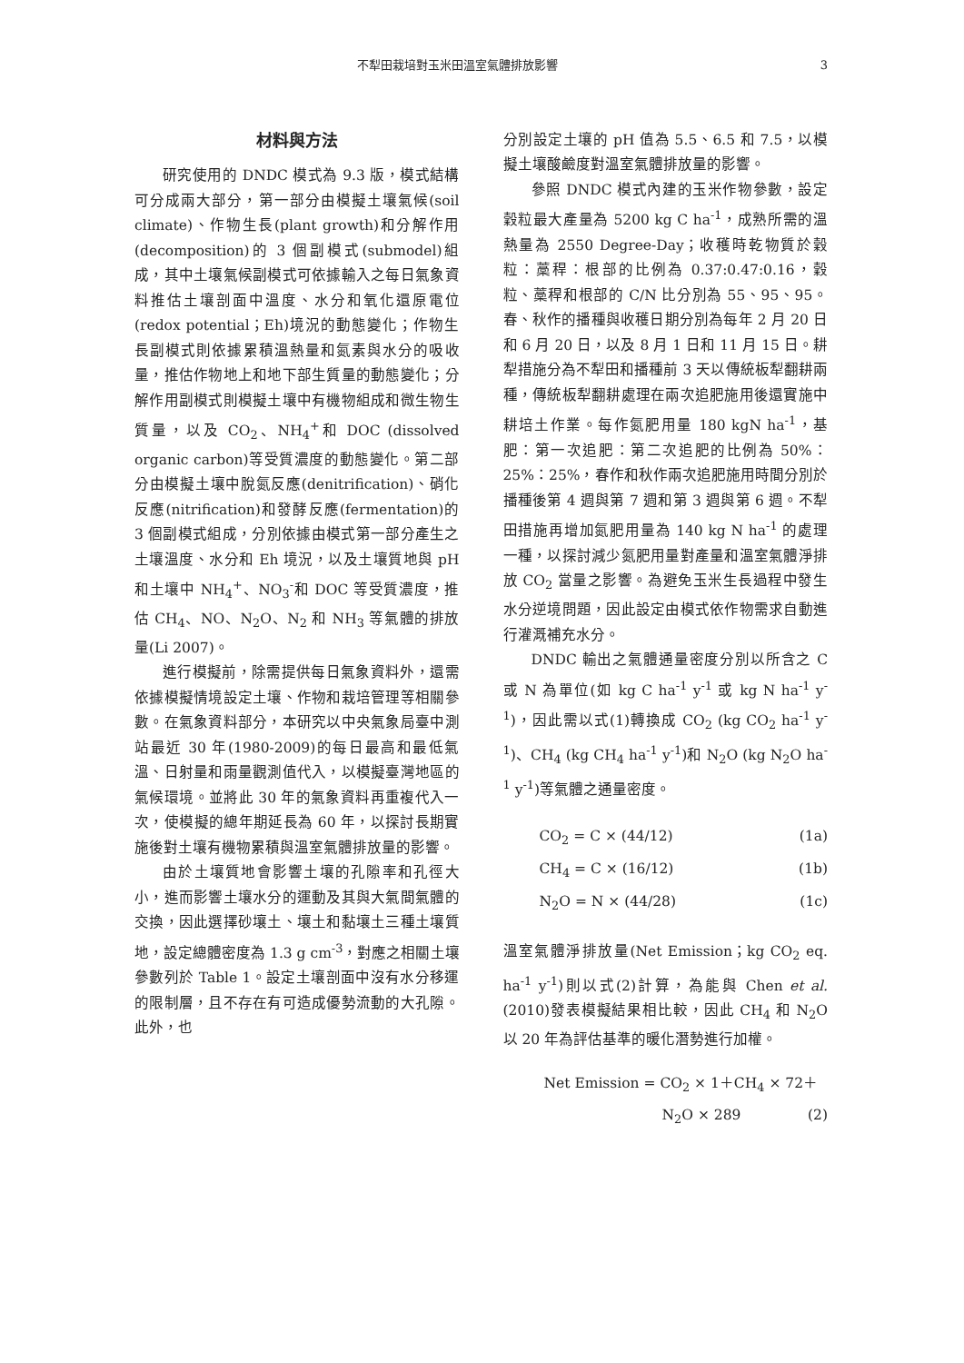不犁田栽培對玉米田溫室氣體排放影響 3
材料與方法
研究使用的 DNDC 模式為 9.3 版，模式結構可分成兩大部分，第一部分由模擬土壤氣候(soil climate)、作物生長(plant growth)和分解作用(decomposition)的 3 個副模式(submodel)組成，其中土壤氣候副模式可依據輸入之每日氣象資料推估土壤剖面中溫度、水分和氧化還原電位(redox potential；Eh)境況的動態變化；作物生長副模式則依據累積溫熱量和氮素與水分的吸收量，推估作物地上和地下部生質量的動態變化；分解作用副模式則模擬土壤中有機物組成和微生物生質量，以及 CO<sub>2</sub>、NH<sub>4</sub><sup>+</sup>和 DOC (dissolved organic carbon)等受質濃度的動態變化。第二部分由模擬土壤中脫氮反應(denitrification)、硝化反應(nitrification)和發酵反應(fermentation)的 3 個副模式組成，分別依據由模式第一部分產生之土壤溫度、水分和 Eh 境況，以及土壤質地與 pH 和土壤中 NH<sub>4</sub><sup>+</sup>、NO<sub>3</sub><sup>-</sup>和 DOC 等受質濃度，推估 CH<sub>4</sub>、NO、N<sub>2</sub>O、N<sub>2</sub> 和 NH<sub>3</sub> 等氣體的排放量(Li 2007)。
進行模擬前，除需提供每日氣象資料外，還需依據模擬情境設定土壤、作物和栽培管理等相關參數。在氣象資料部分，本研究以中央氣象局臺中測站最近 30 年(1980-2009)的每日最高和最低氣溫、日射量和雨量觀測值代入，以模擬臺灣地區的氣候環境。並將此 30 年的氣象資料再重複代入一次，使模擬的總年期延長為 60 年，以探討長期實施後對土壤有機物累積與溫室氣體排放量的影響。
由於土壤質地會影響土壤的孔隙率和孔徑大小，進而影響土壤水分的運動及其與大氣間氣體的交換，因此選擇砂壤土、壤土和黏壤土三種土壤質地，設定總體密度為 1.3 g cm<sup>-3</sup>，對應之相關土壤參數列於 Table 1。設定土壤剖面中沒有水分移運的限制層，且不存在有可造成優勢流動的大孔隙。此外，也
分別設定土壤的 pH 值為 5.5、6.5 和 7.5，以模擬土壤酸鹼度對溫室氣體排放量的影響。
參照 DNDC 模式內建的玉米作物參數，設定穀粒最大產量為 5200 kg C ha<sup>-1</sup>，成熟所需的溫熱量為 2550 Degree-Day；收穫時乾物質於穀粒：藁稈：根部的比例為 0.37:0.47:0.16，穀粒、藁稈和根部的 C/N 比分別為 55、95、95。春、秋作的播種與收穫日期分別為每年 2 月 20 日和 6 月 20 日，以及 8 月 1 日和 11 月 15 日。耕犁措施分為不犁田和播種前 3 天以傳統板犁翻耕兩種，傳統板犁翻耕處理在兩次追肥施用後還實施中耕培土作業。每作氮肥用量 180 kgN ha<sup>-1</sup>，基肥：第一次追肥：第二次追肥的比例為 50%：25%：25%，春作和秋作兩次追肥施用時間分別於播種後第 4 週與第 7 週和第 3 週與第 6 週。不犁田措施再增加氮肥用量為 140 kg N ha<sup>-1</sup> 的處理一種，以探討減少氮肥用量對產量和溫室氣體淨排放 CO<sub>2</sub> 當量之影響。為避免玉米生長過程中發生水分逆境問題，因此設定由模式依作物需求自動進行灌溉補充水分。
DNDC 輸出之氣體通量密度分別以所含之 C 或 N 為單位(如 kg C ha<sup>-1</sup> y<sup>-1</sup> 或 kg N ha<sup>-1</sup> y<sup>-1</sup>)，因此需以式(1)轉換成 CO<sub>2</sub> (kg CO<sub>2</sub> ha<sup>-1</sup> y<sup>-1</sup>)、CH<sub>4</sub> (kg CH<sub>4</sub> ha<sup>-1</sup> y<sup>-1</sup>)和 N<sub>2</sub>O (kg N<sub>2</sub>O ha<sup>-1</sup> y<sup>-1</sup>)等氣體之通量密度。
CO<sub>2</sub> = C × (44/12) (1a)
CH<sub>4</sub> = C × (16/12) (1b)
N<sub>2</sub>O = N × (44/28) (1c)
溫室氣體淨排放量(Net Emission；kg CO<sub>2</sub> eq. ha<sup>-1</sup> y<sup>-1</sup>)則以式(2)計算，為能與 Chen et al. (2010)發表模擬結果相比較，因此 CH<sub>4</sub> 和 N<sub>2</sub>O 以 20 年為評估基準的暖化潛勢進行加權。
Net Emission = CO<sub>2</sub> × 1＋CH<sub>4</sub> × 72＋
N<sub>2</sub>O × 289 (2)